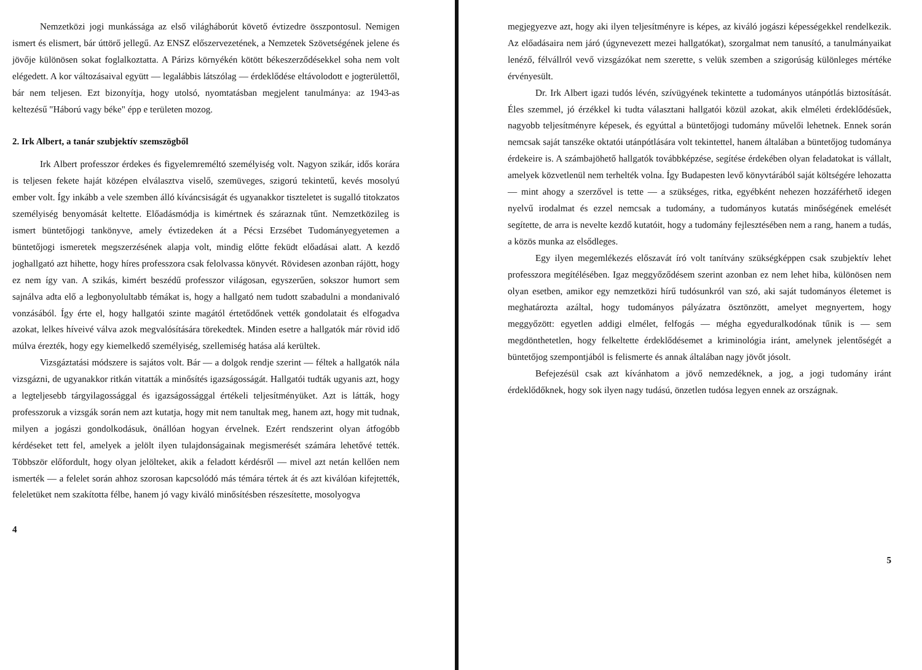Nemzetközi jogi munkássága az első világháborút követő évtizedre összpontosul. Nemigen ismert és elismert, bár úttörő jellegű. Az ENSZ előszervezetének, a Nemzetek Szövetségének jelene és jövője különösen sokat foglalkoztatta. A Párizs környékén kötött békeszerződésekkel soha nem volt elégedett. A kor változásaival együtt — legalábbis látszólag — érdeklődése eltávolodott e jogterülettől, bár nem teljesen. Ezt bizonyítja, hogy utolsó, nyomtatásban megjelent tanulmánya: az 1943-as keltezésű "Háború vagy béke" épp e területen mozog.
2. Irk Albert, a tanár szubjektív szemszögből
Irk Albert professzor érdekes és figyelemreméltó személyiség volt. Nagyon szikár, idős korára is teljesen fekete haját középen elválasztva viselő, szemüveges, szigorú tekintetű, kevés mosolyú ember volt. Így inkább a vele szemben álló kíváncsiságát és ugyanakkor tiszteletet is sugalló titokzatos személyiség benyomását keltette. Előadásmódja is kimértnek és száraznak tűnt. Nemzetközileg is ismert büntetőjogi tankönyve, amely évtizedeken át a Pécsi Erzsébet Tudományegyetemen a büntetőjogi ismeretek megszerzésének alapja volt, mindig előtte feküdt előadásai alatt. A kezdő joghallgató azt hihette, hogy híres professzora csak felolvassa könyvét. Rövidesen azonban rájött, hogy ez nem így van. A szikás, kimért beszédű professzor világosan, egyszerűen, sokszor humort sem sajnálva adta elő a legbonyolultabb témákat is, hogy a hallgató nem tudott szabadulni a mondanivaló vonzásából. Így érte el, hogy hallgatói szinte magától értetődőnek vették gondolatait és elfogadva azokat, lelkes híveivé válva azok megvalósítására törekedtek. Minden esetre a hallgatók már rövid idő múlva érezték, hogy egy kiemelkedő személyiség, szellemiség hatása alá kerültek.
Vizsgáztatási módszere is sajátos volt. Bár — a dolgok rendje szerint — féltek a hallgatók nála vizsgázni, de ugyanakkor ritkán vitatták a minősítés igazságosságát. Hallgatói tudták ugyanis azt, hogy a legteljesebb tárgyilagossággal és igazságossággal értékeli teljesítményüket. Azt is látták, hogy professzoruk a vizsgák során nem azt kutatja, hogy mit nem tanultak meg, hanem azt, hogy mit tudnak, milyen a jogászi gondolkodásuk, önállóan hogyan érvelnek. Ezért rendszerint olyan átfogóbb kérdéseket tett fel, amelyek a jelölt ilyen tulajdonságainak megismerését számára lehetővé tették. Többször előfordult, hogy olyan jelölteket, akik a feladott kérdésről — mivel azt netán kellően nem ismerték — a felelet során ahhoz szorosan kapcsolódó más témára tértek át és azt kiválóan kifejtették, feleletüket nem szakította félbe, hanem jó vagy kiváló minősítésben részesítette, mosolyogva
4
megjegyezve azt, hogy aki ilyen teljesítményre is képes, az kiváló jogászi képességekkel rendelkezik. Az előadásaira nem járó (úgynevezett mezei hallgatókat), szorgalmat nem tanusító, a tanulmányaikat lenéző, félvállról vevő vizsgázókat nem szerette, s velük szemben a szigorúság különleges mértéke érvényesült.
Dr. Irk Albert igazi tudós lévén, szívügyének tekintette a tudományos utánpótlás biztosítását. Éles szemmel, jó érzékkel ki tudta választani hallgatói közül azokat, akik elméleti érdeklődésűek, nagyobb teljesítményre képesek, és egyúttal a büntetőjogi tudomány művelői lehetnek. Ennek során nemcsak saját tanszéke oktatói utánpótlására volt tekintettel, hanem általában a büntetőjog tudománya érdekeire is. A számbajöhető hallgatók továbbképzése, segítése érdekében olyan feladatokat is vállalt, amelyek közvetlenül nem terhelték volna. Így Budapesten levő könyvtárából saját költségére lehozatta — mint ahogy a szerzővel is tette — a szükséges, ritka, egyébként nehezen hozzáférhető idegen nyelvű irodalmat és ezzel nemcsak a tudomány, a tudományos kutatás minőségének emelését segítette, de arra is nevelte kezdő kutatóit, hogy a tudomány fejlesztésében nem a rang, hanem a tudás, a közös munka az elsődleges.
Egy ilyen megemlékezés előszavát író volt tanítvány szükségképpen csak szubjektív lehet professzora megítélésében. Igaz meggyőződésem szerint azonban ez nem lehet hiba, különösen nem olyan esetben, amikor egy nemzetközi hírű tudósunkról van szó, aki saját tudományos életemet is meghatározta azáltal, hogy tudományos pályázatra ösztönzött, amelyet megnyertem, hogy meggyőzött: egyetlen addigi elmélet, felfogás — mégha egyeduralkodónak tűnik is — sem megdönthetetlen, hogy felkeltette érdeklődésemet a kriminológia iránt, amelynek jelentőségét a büntetőjog szempontjából is felismerte és annak általában nagy jövőt jósolt.
Befejezésül csak azt kívánhatom a jövő nemzedéknek, a jog, a jogi tudomány iránt érdeklődőknek, hogy sok ilyen nagy tudású, önzetlen tudósa legyen ennek az országnak.
5